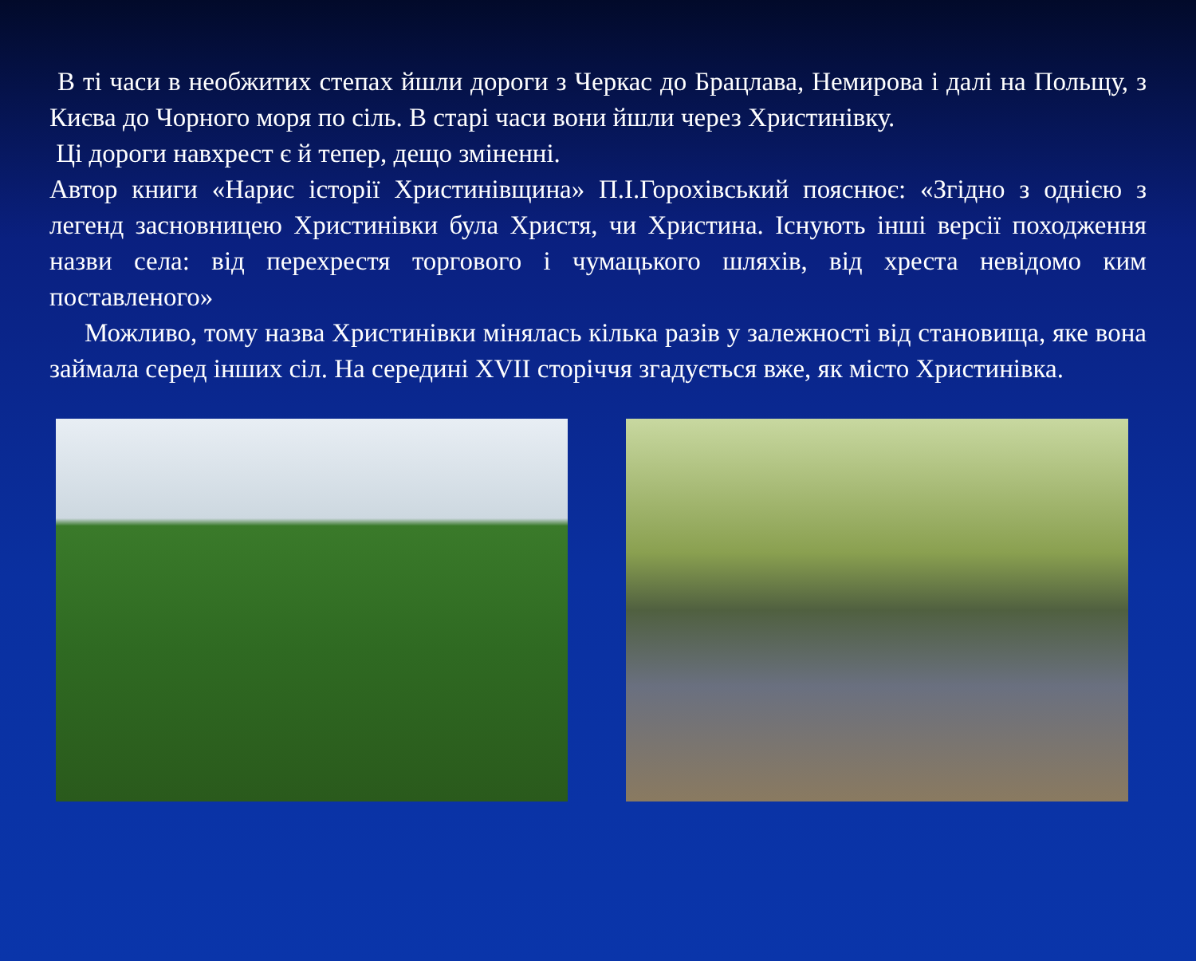В ті часи в необжитих степах йшли дороги з Черкас до Брацлава, Немирова і далі на Польщу, з Києва до Чорного моря по сіль. В старі часи вони йшли через Христинівку.
Ці дороги навхрест є й тепер, дещо зміненні.
Автор книги «Нарис історії Христинівщина» П.І.Горохівський пояснює: «Згідно з однією з легенд засновницею Христинівки була Христя, чи Христина. Існують інші версії походження назви села: від перехрестя торгового і чумацького шляхів, від хреста невідомо ким поставленого»
Можливо, тому назва Христинівки мінялась кілька разів у залежності від становища, яке вона займала серед інших сіл. На середині XVII сторіччя згадується вже, як місто Христинівка.